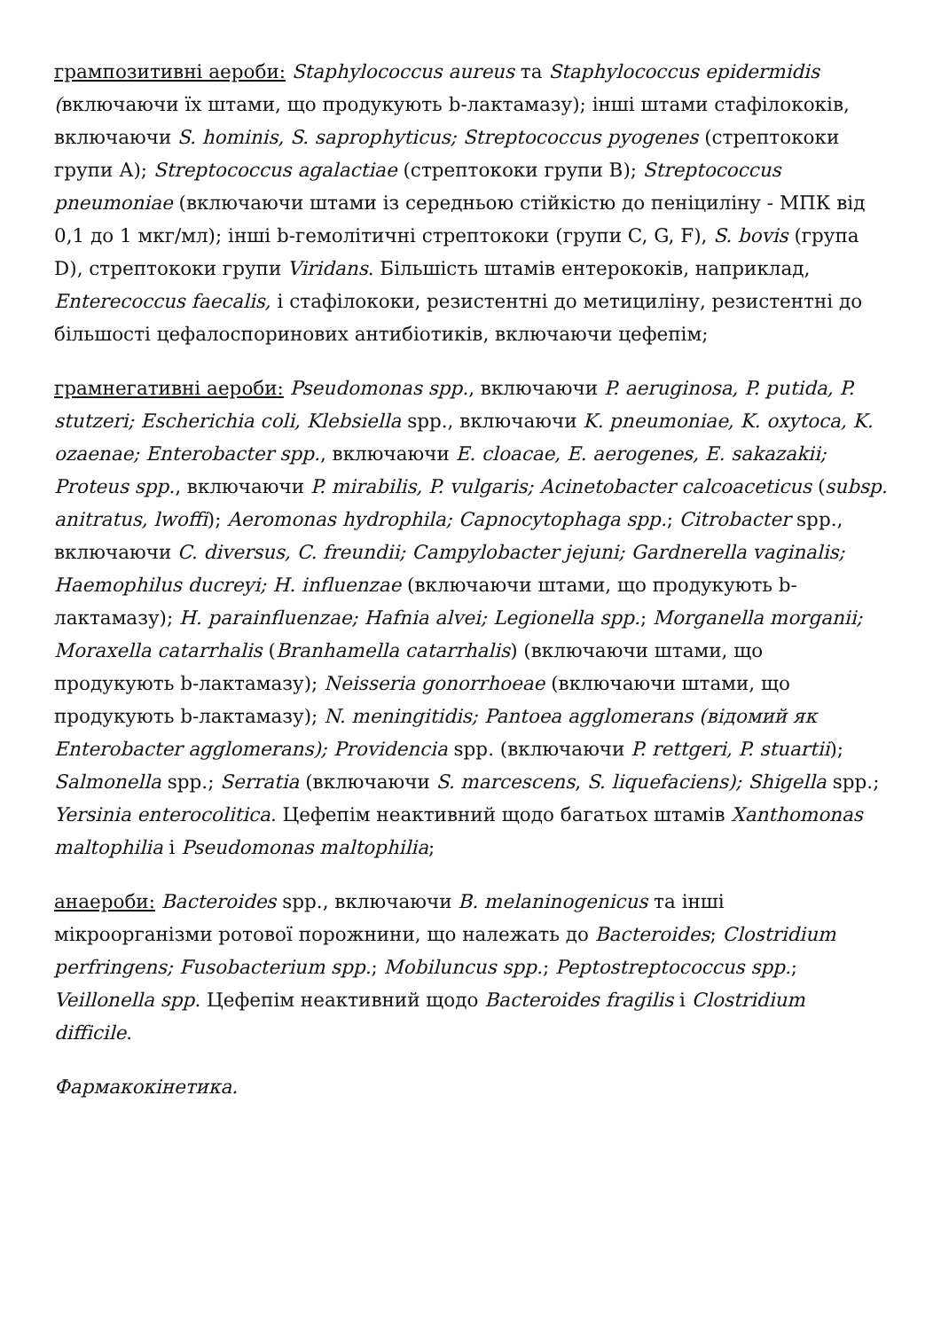грампозитивні аероби: Staphylococcus aureus та Staphylococcus epidermidis (включаючи їх штами, що продукують b-лактамазу); інші штами стафілококів, включаючи S. hominis, S. saprophyticus; Streptococcus pyogenes (стрептококи групи А); Streptococcus agalactiae (стрептококи групи В); Streptococcus pneumoniae (включаючи штами із середньою стійкістю до пеніциліну - МПК від 0,1 до 1 мкг/мл); інші b-гемолітичні стрептококи (групи C, G, F), S. bovis (група D), стрептококи групи Viridans. Більшість штамів ентерококів, наприклад, Enterecoccus faecalis, і стафілококи, резистентні до метициліну, резистентні до більшості цефалоспоринових антибіотиків, включаючи цефепім;
грамнегативні аероби: Pseudomonas spp., включаючи P. aeruginosa, P. putida, P. stutzeri; Escherichia coli, Klebsiella spp., включаючи K. pneumoniae, K. oxytoca, K. ozaenae; Enterobacter spp., включаючи E. cloacae, E. aerogenes, E. sakazakii; Proteus spp., включаючи P. mirabilis, P. vulgaris; Acinetobacter calcoaceticus (subsp. anitratus, lwoffi); Aeromonas hydrophila; Capnocytophaga spp.; Citrobacter spp., включаючи C. diversus, C. freundii; Campylobacter jejuni; Gardnerella vaginalis; Haemophilus ducreyi; H. influenzae (включаючи штами, що продукують b-лактамазу); H. parainfluenzae; Hafnia alvei; Legionella spp.; Morganella morganii; Moraxella catarrhalis (Branhamella catarrhalis) (включаючи штами, що продукують b-лактамазу); Neisseria gonorrhoeae (включаючи штами, що продукують b-лактамазу); N. meningitidis; Pantoea agglomerans (відомий як Enterobacter agglomerans); Providencia spp. (включаючи P. rettgeri, P. stuartii); Salmonella spp.; Serratia (включаючи S. marcescens, S. liquefaciens); Shigella spp.; Yersinia enterocolitica. Цефепім неактивний щодо багатьох штамів Xanthomonas maltophilia і Pseudomonas maltophilia;
анаероби: Bacteroides spp., включаючи B. melaninogenicus та інші мікроорганізми ротової порожнини, що належать до Bacteroides; Clostridium perfringens; Fusobacterium spp.; Mobiluncus spp.; Peptostreptococcus spp.; Veillonella spp. Цефепім неактивний щодо Bacteroides fragilis і Clostridium difficile.
Фармакокінетика.